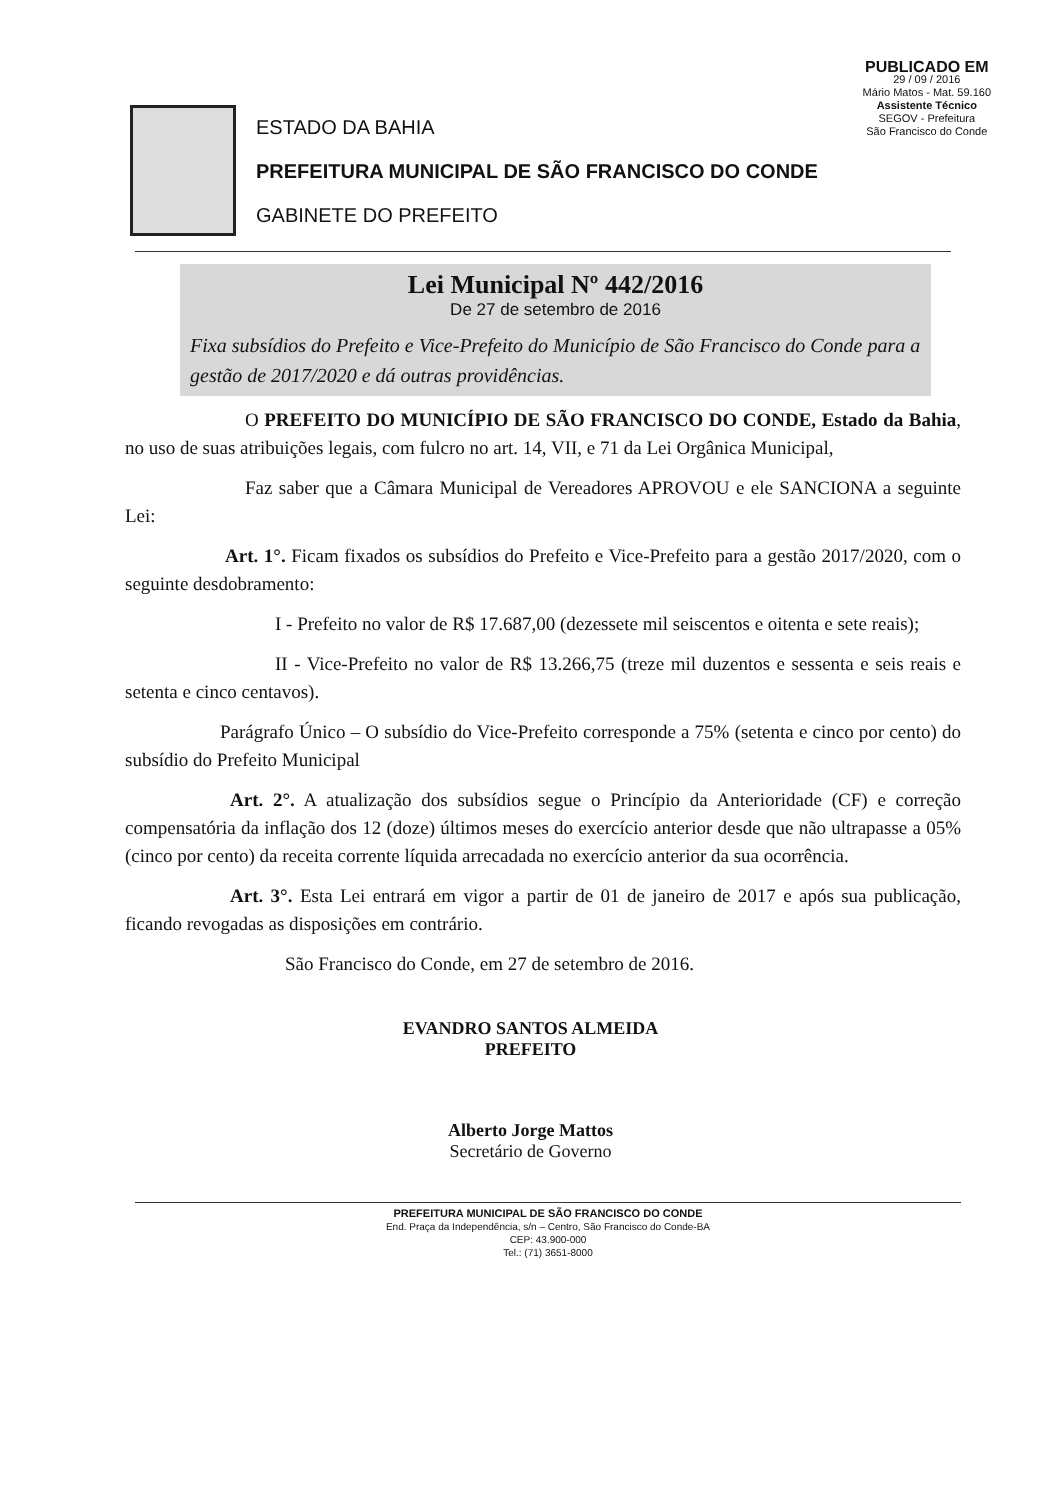PUBLICADO EM
29 / 09 / 2016
Mário Matos - Mat. 59.160
Assistente Técnico
SEGOV - Prefeitura
São Francisco do Conde
ESTADO DA BAHIA
PREFEITURA MUNICIPAL DE SÃO FRANCISCO DO CONDE
GABINETE DO PREFEITO
Lei Municipal Nº 442/2016
De 27 de setembro de 2016
Fixa subsídios do Prefeito e Vice-Prefeito do Município de São Francisco do Conde para a gestão de 2017/2020 e dá outras providências.
O PREFEITO DO MUNICÍPIO DE SÃO FRANCISCO DO CONDE, Estado da Bahia, no uso de suas atribuições legais, com fulcro no art. 14, VII, e 71 da Lei Orgânica Municipal,
Faz saber que a Câmara Municipal de Vereadores APROVOU e ele SANCIONA a seguinte Lei:
Art. 1°. Ficam fixados os subsídios do Prefeito e Vice-Prefeito para a gestão 2017/2020, com o seguinte desdobramento:
I - Prefeito no valor de R$ 17.687,00 (dezessete mil seiscentos e oitenta e sete reais);
II - Vice-Prefeito no valor de R$ 13.266,75 (treze mil duzentos e sessenta e seis reais e setenta e cinco centavos).
Parágrafo Único – O subsídio do Vice-Prefeito corresponde a 75% (setenta e cinco por cento) do subsídio do Prefeito Municipal
Art. 2°. A atualização dos subsídios segue o Princípio da Anterioridade (CF) e correção compensatória da inflação dos 12 (doze) últimos meses do exercício anterior desde que não ultrapasse a 05% (cinco por cento) da receita corrente líquida arrecadada no exercício anterior da sua ocorrência.
Art. 3°. Esta Lei entrará em vigor a partir de 01 de janeiro de 2017 e após sua publicação, ficando revogadas as disposições em contrário.
São Francisco do Conde, em 27 de setembro de 2016.
EVANDRO SANTOS ALMEIDA
PREFEITO
Alberto Jorge Mattos
Secretário de Governo
PREFEITURA MUNICIPAL DE SÃO FRANCISCO DO CONDE
End. Praça da Independência, s/n – Centro, São Francisco do Conde-BA
CEP: 43.900-000
Tel.: (71) 3651-8000